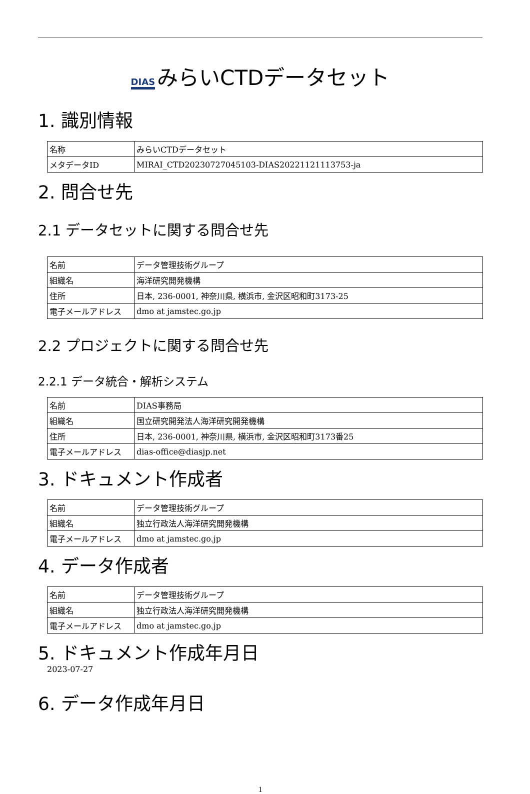DIAS みらいCTDデータセット
1. 識別情報
| 名称 | みらいCTDデータセット |
| メタデータID | MIRAI_CTD20230727045103-DIAS20221121113753-ja |
2. 問合せ先
2.1 データセットに関する問合せ先
| 名前 | データ管理技術グループ |
| 組織名 | 海洋研究開発機構 |
| 住所 | 日本, 236-0001, 神奈川県, 横浜市, 金沢区昭和町3173-25 |
| 電子メールアドレス | dmo at jamstec.go.jp |
2.2 プロジェクトに関する問合せ先
2.2.1 データ統合・解析システム
| 名前 | DIAS事務局 |
| 組織名 | 国立研究開発法人海洋研究開発機構 |
| 住所 | 日本, 236-0001, 神奈川県, 横浜市, 金沢区昭和町3173番25 |
| 電子メールアドレス | dias-office@diasjp.net |
3. ドキュメント作成者
| 名前 | データ管理技術グループ |
| 組織名 | 独立行政法人海洋研究開発機構 |
| 電子メールアドレス | dmo at jamstec.go.jp |
4. データ作成者
| 名前 | データ管理技術グループ |
| 組織名 | 独立行政法人海洋研究開発機構 |
| 電子メールアドレス | dmo at jamstec.go.jp |
5. ドキュメント作成年月日
2023-07-27
6. データ作成年月日
1